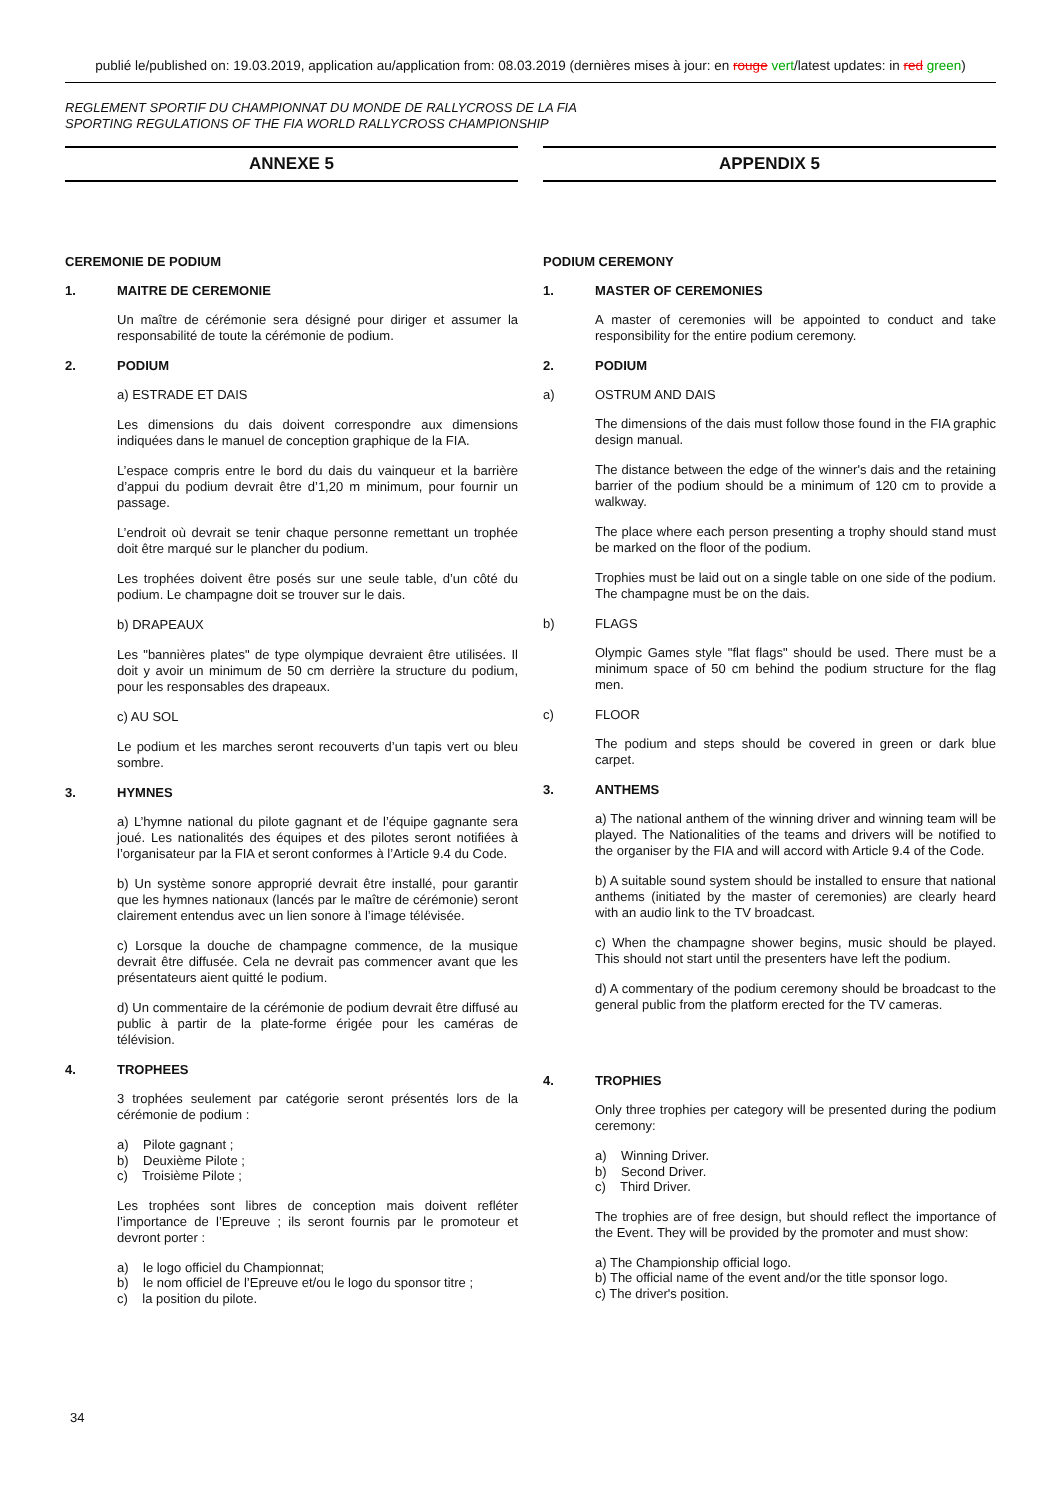publié le/published on: 19.03.2019, application au/application from: 08.03.2019 (dernières mises à jour: en rouge vert/latest updates: in red green)
REGLEMENT SPORTIF DU CHAMPIONNAT DU MONDE DE RALLYCROSS DE LA FIA
SPORTING REGULATIONS OF THE FIA WORLD RALLYCROSS CHAMPIONSHIP
ANNEXE 5
CEREMONIE DE PODIUM
1. MAITRE DE CEREMONIE
Un maître de cérémonie sera désigné pour diriger et assumer la responsabilité de toute la cérémonie de podium.
2. PODIUM
a) ESTRADE ET DAIS
Les dimensions du dais doivent correspondre aux dimensions indiquées dans le manuel de conception graphique de la FIA.
L’espace compris entre le bord du dais du vainqueur et la barrière d’appui du podium devrait être d’1,20 m minimum, pour fournir un passage.
L’endroit où devrait se tenir chaque personne remettant un trophée doit être marqué sur le plancher du podium.
Les trophées doivent être posés sur une seule table, d’un côté du podium. Le champagne doit se trouver sur le dais.
b) DRAPEAUX
Les "bannières plates" de type olympique devraient être utilisées. Il doit y avoir un minimum de 50 cm derrière la structure du podium, pour les responsables des drapeaux.
c) AU SOL
Le podium et les marches seront recouverts d’un tapis vert ou bleu sombre.
3. HYMNES
a) L’hymne national du pilote gagnant et de l’équipe gagnante sera joué. Les nationalités des équipes et des pilotes seront notifiées à l’organisateur par la FIA et seront conformes à l’Article 9.4 du Code.
b) Un système sonore approprié devrait être installé, pour garantir que les hymnes nationaux (lancés par le maître de cérémonie) seront clairement entendus avec un lien sonore à l’image télévisée.
c) Lorsque la douche de champagne commence, de la musique devrait être diffusée. Cela ne devrait pas commencer avant que les présentateurs aient quitté le podium.
d) Un commentaire de la cérémonie de podium devrait être diffusé au public à partir de la plate-forme érigée pour les caméras de télévision.
4. TROPHEES
3 trophées seulement par catégorie seront présentés lors de la cérémonie de podium :
a) Pilote gagnant ;
b) Deuxième Pilote ;
c) Troisième Pilote ;
Les trophées sont libres de conception mais doivent refléter l’importance de l’Epreuve ; ils seront fournis par le promoteur et devront porter :
a) le logo officiel du Championnat;
b) le nom officiel de l’Epreuve et/ou le logo du sponsor titre ;
c) la position du pilote.
APPENDIX 5
PODIUM CEREMONY
1. MASTER OF CEREMONIES
A master of ceremonies will be appointed to conduct and take responsibility for the entire podium ceremony.
2. PODIUM
a) OSTRUM AND DAIS
The dimensions of the dais must follow those found in the FIA graphic design manual.
The distance between the edge of the winner's dais and the retaining barrier of the podium should be a minimum of 120 cm to provide a walkway.
The place where each person presenting a trophy should stand must be marked on the floor of the podium.
Trophies must be laid out on a single table on one side of the podium. The champagne must be on the dais.
b) FLAGS
Olympic Games style "flat flags" should be used. There must be a minimum space of 50 cm behind the podium structure for the flag men.
c) FLOOR
The podium and steps should be covered in green or dark blue carpet.
3. ANTHEMS
a) The national anthem of the winning driver and winning team will be played. The Nationalities of the teams and drivers will be notified to the organiser by the FIA and will accord with Article 9.4 of the Code.
b) A suitable sound system should be installed to ensure that national anthems (initiated by the master of ceremonies) are clearly heard with an audio link to the TV broadcast.
c) When the champagne shower begins, music should be played. This should not start until the presenters have left the podium.
d) A commentary of the podium ceremony should be broadcast to the general public from the platform erected for the TV cameras.
4. TROPHIES
Only three trophies per category will be presented during the podium ceremony:
a) Winning Driver.
b) Second Driver.
c) Third Driver.
The trophies are of free design, but should reflect the importance of the Event. They will be provided by the promoter and must show:
a) The Championship official logo.
b) The official name of the event and/or the title sponsor logo.
c) The driver's position.
34